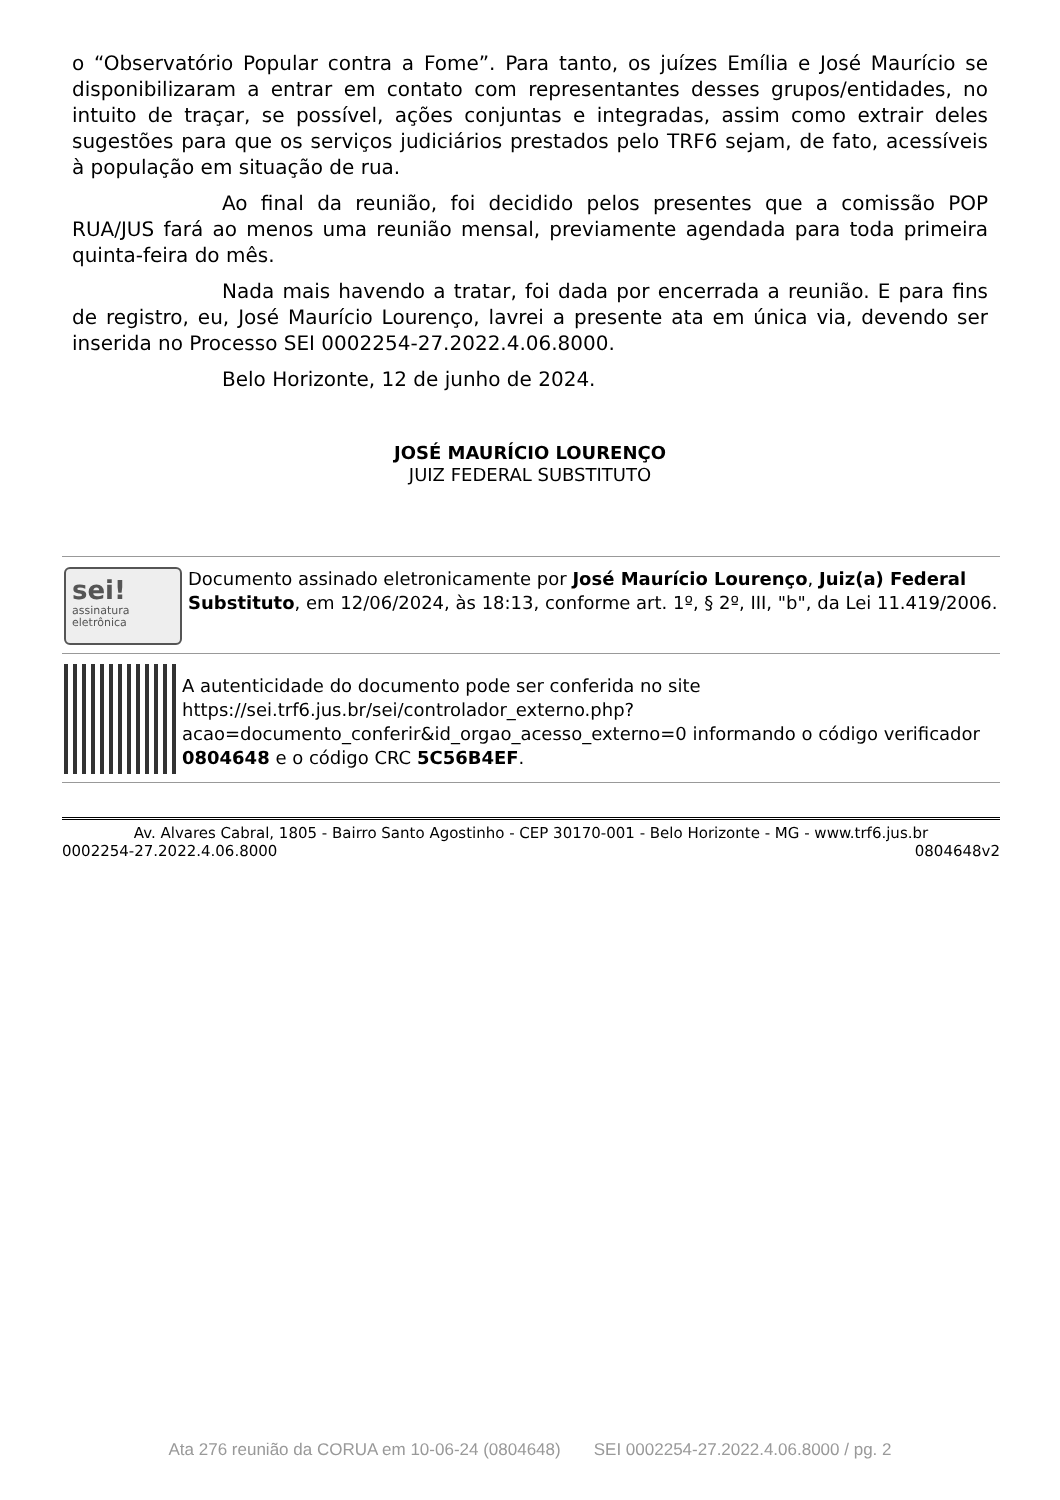o “Observatório Popular contra a Fome”. Para tanto, os juízes Emília e José Maurício se disponibilizaram a entrar em contato com representantes desses grupos/entidades, no intuito de traçar, se possível, ações conjuntas e integradas, assim como extrair deles sugestões para que os serviços judiciários prestados pelo TRF6 sejam, de fato, acessíveis à população em situação de rua.
Ao final da reunião, foi decidido pelos presentes que a comissão POP RUA/JUS fará ao menos uma reunião mensal, previamente agendada para toda primeira quinta-feira do mês.
Nada mais havendo a tratar, foi dada por encerrada a reunião. E para fins de registro, eu, José Maurício Lourenço, lavrei a presente ata em única via, devendo ser inserida no Processo SEI 0002254-27.2022.4.06.8000.
Belo Horizonte, 12 de junho de 2024.
JOSÉ MAURÍCIO LOURENÇO
JUIZ FEDERAL SUBSTITUTO
sei!
assinatura
eletrônica
Documento assinado eletronicamente por José Maurício Lourenço, Juiz(a) Federal Substituto, em 12/06/2024, às 18:13, conforme art. 1º, § 2º, III, "b", da Lei 11.419/2006.
A autenticidade do documento pode ser conferida no site https://sei.trf6.jus.br/sei/controlador_externo.php?acao=documento_conferir&id_orgao_acesso_externo=0 informando o código verificador 0804648 e o código CRC 5C56B4EF.
Av. Alvares Cabral, 1805 - Bairro Santo Agostinho - CEP 30170-001 - Belo Horizonte - MG - www.trf6.jus.br
0002254-27.2022.4.06.8000 0804648v2
Ata 276 reunião da CORUA em 10-06-24 (0804648) SEI 0002254-27.2022.4.06.8000 / pg. 2